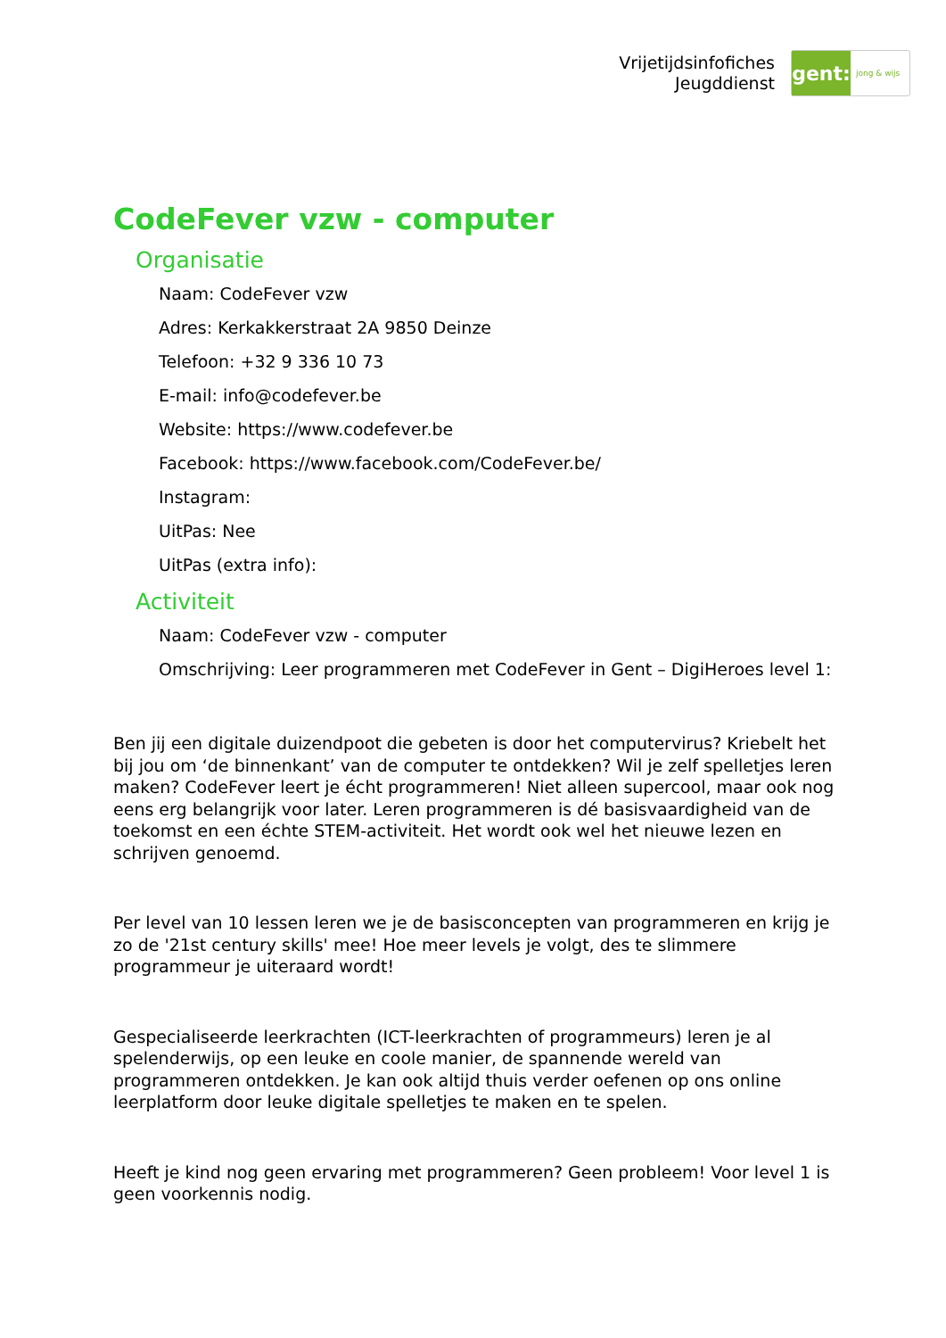Vrijetijdsinfofiches
Jeugddienst
gent:
jong & wijs
CodeFever vzw - computer
Organisatie
Naam: CodeFever vzw
Adres: Kerkakkerstraat 2A 9850 Deinze
Telefoon: +32 9 336 10 73
E-mail: info@codefever.be
Website: https://www.codefever.be
Facebook: https://www.facebook.com/CodeFever.be/
Instagram:
UitPas: Nee
UitPas (extra info):
Activiteit
Naam: CodeFever vzw - computer
Omschrijving: Leer programmeren met CodeFever in Gent – DigiHeroes level 1:
Ben jij een digitale duizendpoot die gebeten is door het computervirus? Kriebelt het bij jou om ‘de binnenkant’ van de computer te ontdekken? Wil je zelf spelletjes leren maken? CodeFever leert je écht programmeren! Niet alleen supercool, maar ook nog eens erg belangrijk voor later. Leren programmeren is dé basisvaardigheid van de toekomst en een échte STEM-activiteit. Het wordt ook wel het nieuwe lezen en schrijven genoemd.
Per level van 10 lessen leren we je de basisconcepten van programmeren en krijg je zo de '21st century skills' mee! Hoe meer levels je volgt, des te slimmere programmeur je uiteraard wordt!
Gespecialiseerde leerkrachten (ICT-leerkrachten of programmeurs) leren je al spelenderwijs, op een leuke en coole manier, de spannende wereld van programmeren ontdekken. Je kan ook altijd thuis verder oefenen op ons online leerplatform door leuke digitale spelletjes te maken en te spelen.
Heeft je kind nog geen ervaring met programmeren? Geen probleem! Voor level 1 is geen voorkennis nodig.